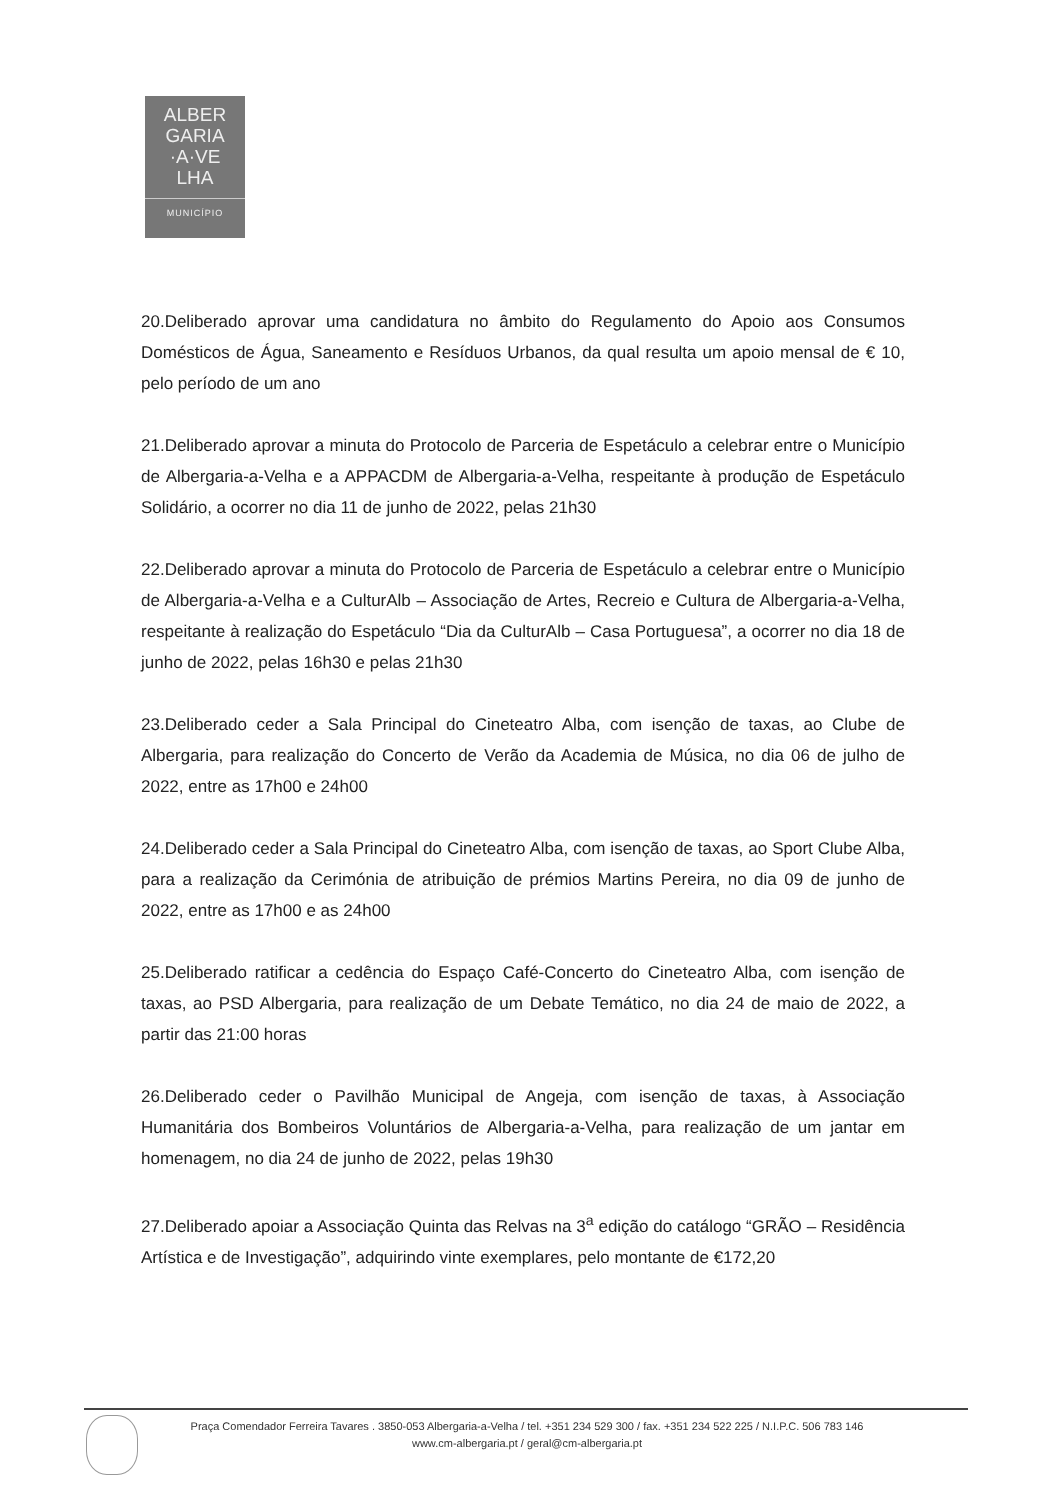ALBER
GARIA
·A·VE
LHA
MUNICÍPIO
20.Deliberado aprovar uma candidatura no âmbito do Regulamento do Apoio aos Consumos Domésticos de Água, Saneamento e Resíduos Urbanos, da qual resulta um apoio mensal de € 10, pelo período de um ano
21.Deliberado aprovar a minuta do Protocolo de Parceria de Espetáculo a celebrar entre o Município de Albergaria-a-Velha e a APPACDM de Albergaria-a-Velha, respeitante à produção de Espetáculo Solidário, a ocorrer no dia 11 de junho de 2022, pelas 21h30
22.Deliberado aprovar a minuta do Protocolo de Parceria de Espetáculo a celebrar entre o Município de Albergaria-a-Velha e a CulturAlb – Associação de Artes, Recreio e Cultura de Albergaria-a-Velha, respeitante à realização do Espetáculo “Dia da CulturAlb – Casa Portuguesa”, a ocorrer no dia 18 de junho de 2022, pelas 16h30 e pelas 21h30
23.Deliberado ceder a Sala Principal do Cineteatro Alba, com isenção de taxas, ao Clube de Albergaria, para realização do Concerto de Verão da Academia de Música, no dia 06 de julho de 2022, entre as 17h00 e 24h00
24.Deliberado ceder a Sala Principal do Cineteatro Alba, com isenção de taxas, ao Sport Clube Alba, para a realização da Cerimónia de atribuição de prémios Martins Pereira, no dia 09 de junho de 2022, entre as 17h00 e as 24h00
25.Deliberado ratificar a cedência do Espaço Café-Concerto do Cineteatro Alba, com isenção de taxas, ao PSD Albergaria, para realização de um Debate Temático, no dia 24 de maio de 2022, a partir das 21:00 horas
26.Deliberado ceder o Pavilhão Municipal de Angeja, com isenção de taxas, à Associação Humanitária dos Bombeiros Voluntários de Albergaria-a-Velha, para realização de um jantar em homenagem, no dia 24 de junho de 2022, pelas 19h30
27.Deliberado apoiar a Associação Quinta das Relvas na 3<sup>a</sup> edição do catálogo “GRÃO – Residência Artística e de Investigação”, adquirindo vinte exemplares, pelo montante de €172,20
Praça Comendador Ferreira Tavares . 3850-053 Albergaria-a-Velha / tel. +351 234 529 300 / fax. +351 234 522 225 / N.I.P.C. 506 783 146
www.cm-albergaria.pt / geral@cm-albergaria.pt